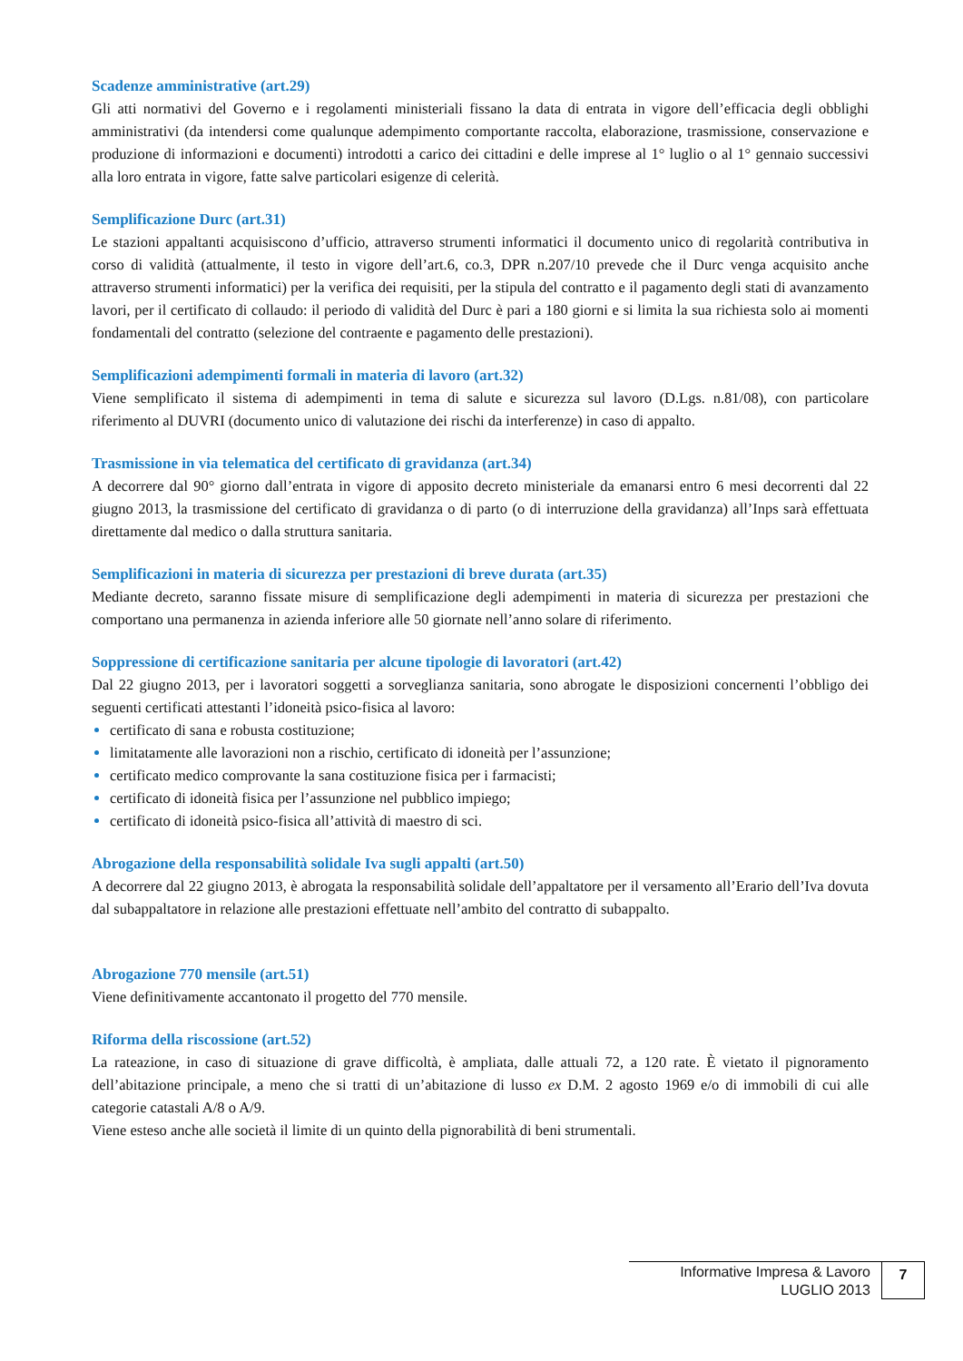Scadenze amministrative (art.29)
Gli atti normativi del Governo e i regolamenti ministeriali fissano la data di entrata in vigore dell’efficacia degli obblighi amministrativi (da intendersi come qualunque adempimento comportante raccolta, elaborazione, trasmissione, conservazione e produzione di informazioni e documenti) introdotti a carico dei cittadini e delle imprese al 1° luglio o al 1° gennaio successivi alla loro entrata in vigore, fatte salve particolari esigenze di celerità.
Semplificazione Durc (art.31)
Le stazioni appaltanti acquisiscono d’ufficio, attraverso strumenti informatici il documento unico di regolarità contributiva in corso di validità (attualmente, il testo in vigore dell’art.6, co.3, DPR n.207/10 prevede che il Durc venga acquisito anche attraverso strumenti informatici) per la verifica dei requisiti, per la stipula del contratto e il pagamento degli stati di avanzamento lavori, per il certificato di collaudo: il periodo di validità del Durc è pari a 180 giorni e si limita la sua richiesta solo ai momenti fondamentali del contratto (selezione del contraente e pagamento delle prestazioni).
Semplificazioni adempimenti formali in materia di lavoro (art.32)
Viene semplificato il sistema di adempimenti in tema di salute e sicurezza sul lavoro (D.Lgs. n.81/08), con particolare riferimento al DUVRI (documento unico di valutazione dei rischi da interferenze) in caso di appalto.
Trasmissione in via telematica del certificato di gravidanza (art.34)
A decorrere dal 90° giorno dall’entrata in vigore di apposito decreto ministeriale da emanarsi entro 6 mesi decorrenti dal 22 giugno 2013, la trasmissione del certificato di gravidanza o di parto (o di interruzione della gravidanza) all’Inps sarà effettuata direttamente dal medico o dalla struttura sanitaria.
Semplificazioni in materia di sicurezza per prestazioni di breve durata (art.35)
Mediante decreto, saranno fissate misure di semplificazione degli adempimenti in materia di sicurezza per prestazioni che comportano una permanenza in azienda inferiore alle 50 giornate nell’anno solare di riferimento.
Soppressione di certificazione sanitaria per alcune tipologie di lavoratori (art.42)
Dal 22 giugno 2013, per i lavoratori soggetti a sorveglianza sanitaria, sono abrogate le disposizioni concernenti l’obbligo dei seguenti certificati attestanti l’idoneità psico-fisica al lavoro:
certificato di sana e robusta costituzione;
limitatamente alle lavorazioni non a rischio, certificato di idoneità per l’assunzione;
certificato medico comprovante la sana costituzione fisica per i farmacisti;
certificato di idoneità fisica per l’assunzione nel pubblico impiego;
certificato di idoneità psico-fisica all’attività di maestro di sci.
Abrogazione della responsabilità solidale Iva sugli appalti (art.50)
A decorrere dal 22 giugno 2013, è abrogata la responsabilità solidale dell’appaltatore per il versamento all’Erario dell’Iva dovuta dal subappaltatore in relazione alle prestazioni effettuate nell’ambito del contratto di subappalto.
Abrogazione 770 mensile (art.51)
Viene definitivamente accantonato il progetto del 770 mensile.
Riforma della riscossione (art.52)
La rateazione, in caso di situazione di grave difficoltà, è ampliata, dalle attuali 72, a 120 rate. È vietato il pignoramento dell’abitazione principale, a meno che si tratti di un’abitazione di lusso ex D.M. 2 agosto 1969 e/o di immobili di cui alle categorie catastali A/8 o A/9.
Viene esteso anche alle società il limite di un quinto della pignorabilità di beni strumentali.
Informative Impresa & Lavoro
LUGLIO 2013
7